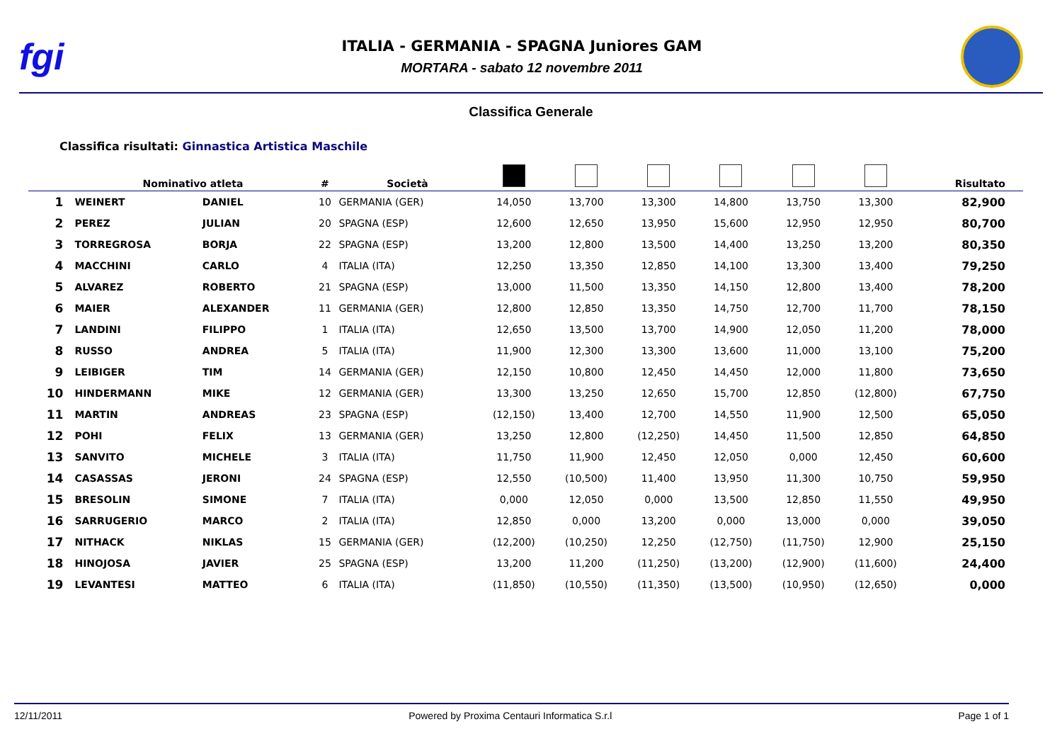fgi
ITALIA - GERMANIA - SPAGNA Juniores GAM
MORTARA - sabato 12 novembre 2011
Classifica Generale
Classifica risultati: Ginnastica Artistica Maschile
| | Nominativo atleta | | # | Società | | | | | | | Risultato |
| --- | --- | --- | --- | --- | --- | --- | --- | --- | --- | --- | --- |
| 1 | WEINERT | DANIEL | 10 | GERMANIA (GER) | 14,050 | 13,700 | 13,300 | 14,800 | 13,750 | 13,300 | 82,900 |
| 2 | PEREZ | JULIAN | 20 | SPAGNA (ESP) | 12,600 | 12,650 | 13,950 | 15,600 | 12,950 | 12,950 | 80,700 |
| 3 | TORREGROSA | BORJA | 22 | SPAGNA (ESP) | 13,200 | 12,800 | 13,500 | 14,400 | 13,250 | 13,200 | 80,350 |
| 4 | MACCHINI | CARLO | 4 | ITALIA (ITA) | 12,250 | 13,350 | 12,850 | 14,100 | 13,300 | 13,400 | 79,250 |
| 5 | ALVAREZ | ROBERTO | 21 | SPAGNA (ESP) | 13,000 | 11,500 | 13,350 | 14,150 | 12,800 | 13,400 | 78,200 |
| 6 | MAIER | ALEXANDER | 11 | GERMANIA (GER) | 12,800 | 12,850 | 13,350 | 14,750 | 12,700 | 11,700 | 78,150 |
| 7 | LANDINI | FILIPPO | 1 | ITALIA (ITA) | 12,650 | 13,500 | 13,700 | 14,900 | 12,050 | 11,200 | 78,000 |
| 8 | RUSSO | ANDREA | 5 | ITALIA (ITA) | 11,900 | 12,300 | 13,300 | 13,600 | 11,000 | 13,100 | 75,200 |
| 9 | LEIBIGER | TIM | 14 | GERMANIA (GER) | 12,150 | 10,800 | 12,450 | 14,450 | 12,000 | 11,800 | 73,650 |
| 10 | HINDERMANN | MIKE | 12 | GERMANIA (GER) | 13,300 | 13,250 | 12,650 | 15,700 | 12,850 | (12,800) | 67,750 |
| 11 | MARTIN | ANDREAS | 23 | SPAGNA (ESP) | (12,150) | 13,400 | 12,700 | 14,550 | 11,900 | 12,500 | 65,050 |
| 12 | POHI | FELIX | 13 | GERMANIA (GER) | 13,250 | 12,800 | (12,250) | 14,450 | 11,500 | 12,850 | 64,850 |
| 13 | SANVITO | MICHELE | 3 | ITALIA (ITA) | 11,750 | 11,900 | 12,450 | 12,050 | 0,000 | 12,450 | 60,600 |
| 14 | CASASSAS | JERONI | 24 | SPAGNA (ESP) | 12,550 | (10,500) | 11,400 | 13,950 | 11,300 | 10,750 | 59,950 |
| 15 | BRESOLIN | SIMONE | 7 | ITALIA (ITA) | 0,000 | 12,050 | 0,000 | 13,500 | 12,850 | 11,550 | 49,950 |
| 16 | SARRUGERIO | MARCO | 2 | ITALIA (ITA) | 12,850 | 0,000 | 13,200 | 0,000 | 13,000 | 0,000 | 39,050 |
| 17 | NITHACK | NIKLAS | 15 | GERMANIA (GER) | (12,200) | (10,250) | 12,250 | (12,750) | (11,750) | 12,900 | 25,150 |
| 18 | HINOJOSA | JAVIER | 25 | SPAGNA (ESP) | 13,200 | 11,200 | (11,250) | (13,200) | (12,900) | (11,600) | 24,400 |
| 19 | LEVANTESI | MATTEO | 6 | ITALIA (ITA) | (11,850) | (10,550) | (11,350) | (13,500) | (10,950) | (12,650) | 0,000 |
12/11/2011 Powered by Proxima Centauri Informatica S.r.l Page 1 of 1